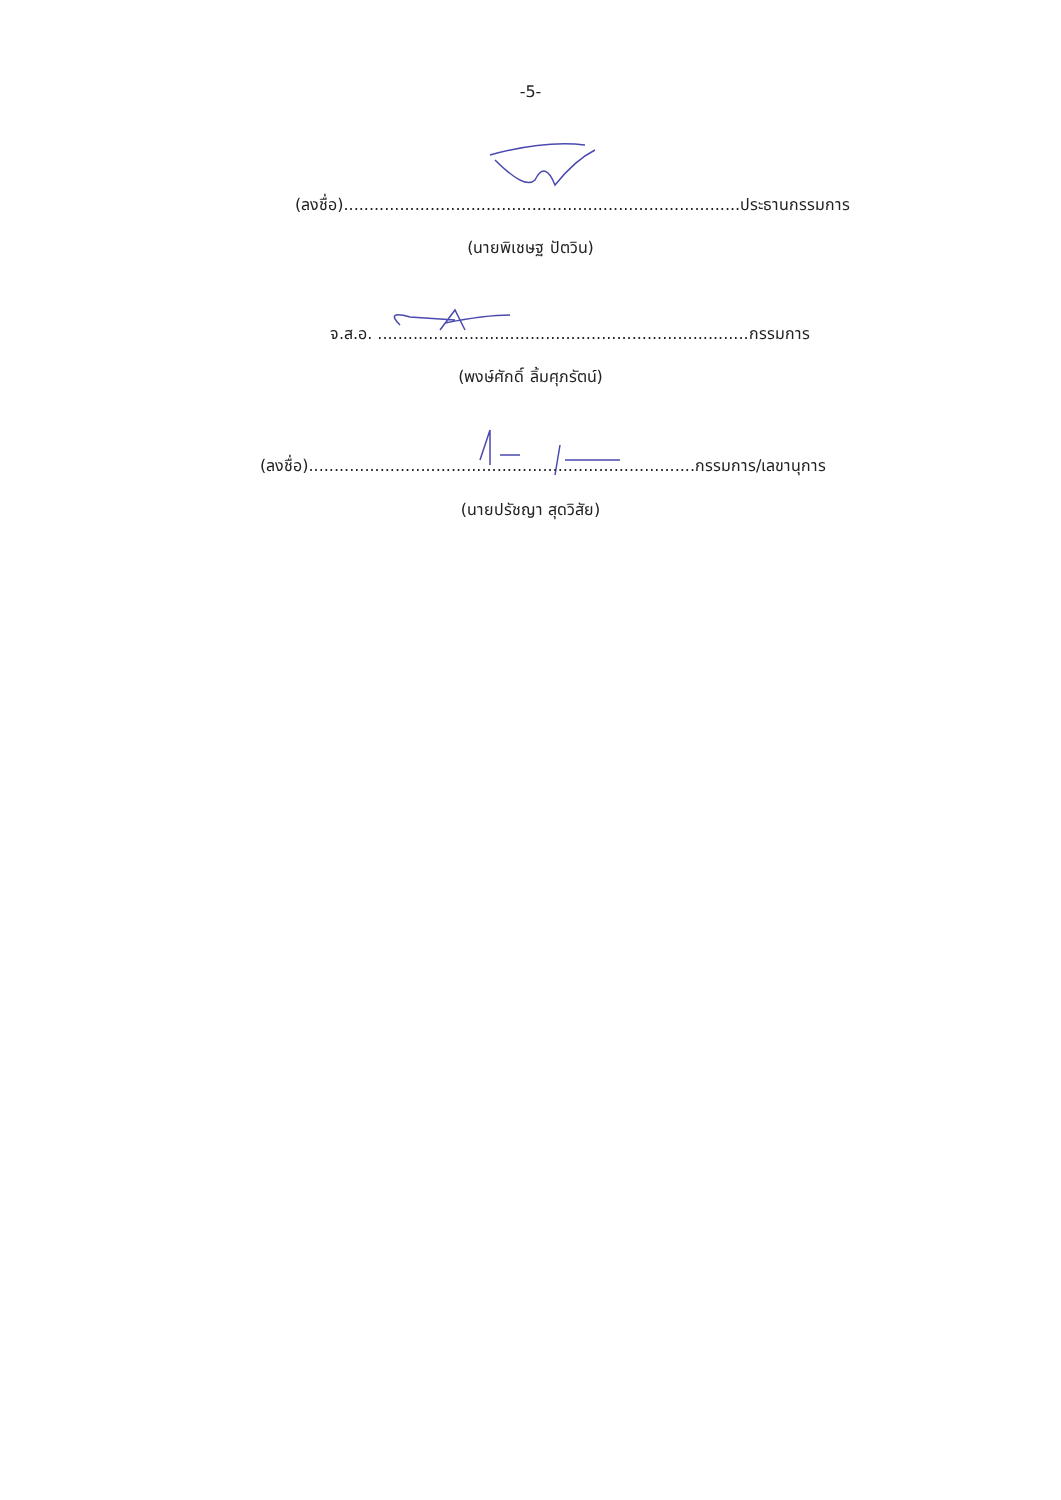-5-
(ลงชื่อ)..............................................................................ประธานกรรมการ
(นายพิเชษฐ ปัตวิน)
จ.ส.อ. .........................................................................กรรมการ
(พงษ์ศักดิ์ ลิ้มศุภรัตน์)
(ลงชื่อ)............................................................................กรรมการ/เลขานุการ
(นายปรัชญา สุดวิสัย)